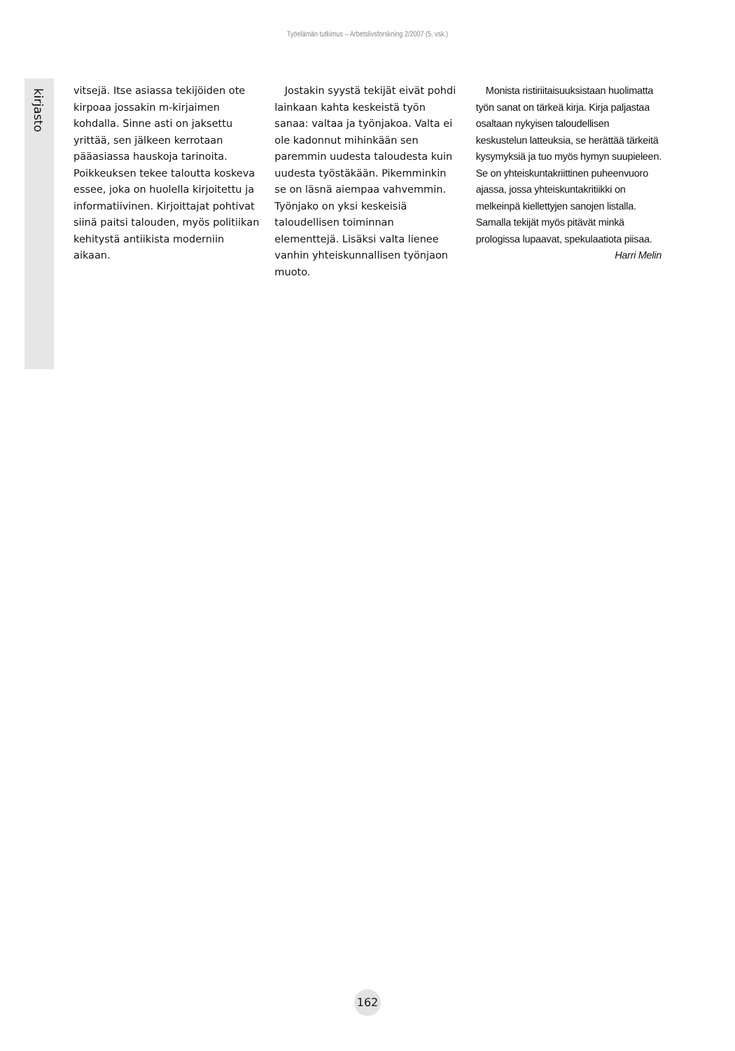Työelämän tutkimus – Arbetslivsforskning 2/2007 (5. vsk.)
kirjasto
vitsejä. Itse asiassa tekijöiden ote kirpoaa jossakin m-kirjaimen kohdalla. Sinne asti on jaksettu yrittää, sen jälkeen kerrotaan pääasiassa hauskoja tarinoita. Poikkeuksen tekee taloutta koskeva essee, joka on huolella kirjoitettu ja informatiivinen. Kirjoittajat pohtivat siinä paitsi talouden, myös politiikan kehitystä antiikista moderniin aikaan.
 Jostakin syystä tekijät eivät pohdi lainkaan kahta keskeistä työn sanaa: valtaa ja työnjakoa. Valta ei ole kadonnut mihinkään sen paremmin uudesta taloudesta kuin uudesta työstäkään. Pikemminkin se on läsnä aiempaa vahvemmin. Työnjako on yksi keskeisiä taloudellisen toiminnan elementtejä. Lisäksi valta lienee vanhin yhteiskunnallisen työnjaon muoto.
 Monista ristiriitaisuuksistaan huolimatta työn sanat on tärkeä kirja. Kirja paljastaa osaltaan nykyisen taloudellisen keskustelun latteuksia, se herättää tärkeitä kysymyksiä ja tuo myös hymyn suupieleen. Se on yhteiskuntakriittinen puheenvuoro ajassa, jossa yhteiskuntakritiikki on melkeinpä kiellettyjen sanojen listalla. Samalla tekijät myös pitävät minkä prologissa lupaavat, spekulaatiota piisaa.
Harri Melin
162